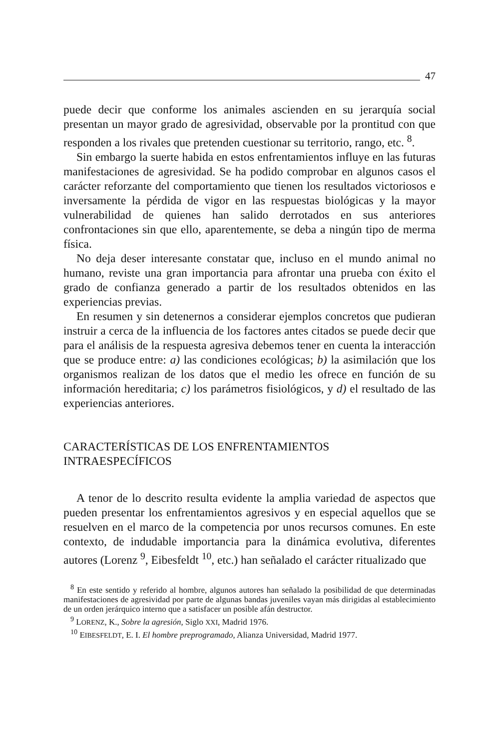47
puede decir que conforme los animales ascienden en su jerarquía social presentan un mayor grado de agresividad, observable por la prontitud con que responden a los rivales que pretenden cuestionar su territorio, rango, etc. <sup>8</sup>.
Sin embargo la suerte habida en estos enfrentamientos influye en las futuras manifestaciones de agresividad. Se ha podido comprobar en algunos casos el carácter reforzante del comportamiento que tienen los resultados victoriosos e inversamente la pérdida de vigor en las respuestas biológicas y la mayor vulnerabilidad de quienes han salido derrotados en sus anteriores confrontaciones sin que ello, aparentemente, se deba a ningún tipo de merma física.
No deja deser interesante constatar que, incluso en el mundo animal no humano, reviste una gran importancia para afrontar una prueba con éxito el grado de confianza generado a partir de los resultados obtenidos en las experiencias previas.
En resumen y sin detenernos a considerar ejemplos concretos que pudieran instruir a cerca de la influencia de los factores antes citados se puede decir que para el análisis de la respuesta agresiva debemos tener en cuenta la interacción que se produce entre: a) las condiciones ecológicas; b) la asimilación que los organismos realizan de los datos que el medio les ofrece en función de su información hereditaria; c) los parámetros fisiológicos, y d) el resultado de las experiencias anteriores.
CARACTERÍSTICAS DE LOS ENFRENTAMIENTOS
INTRAESPECÍFICOS
A tenor de lo descrito resulta evidente la amplia variedad de aspectos que pueden presentar los enfrentamientos agresivos y en especial aquellos que se resuelven en el marco de la competencia por unos recursos comunes. En este contexto, de indudable importancia para la dinámica evolutiva, diferentes autores (Lorenz <sup>9</sup>, Eibesfeldt <sup>10</sup>, etc.) han señalado el carácter ritualizado que
<sup>8</sup> En este sentido y referido al hombre, algunos autores han señalado la posibilidad de que determinadas manifestaciones de agresividad por parte de algunas bandas juveniles vayan más dirigidas al establecimiento de un orden jerárquico interno que a satisfacer un posible afán destructor.
<sup>9</sup> LORENZ, K., Sobre la agresión, Siglo XXI, Madrid 1976.
<sup>10</sup> EIBESFELDT, E. I. El hombre preprogramado, Alianza Universidad, Madrid 1977.